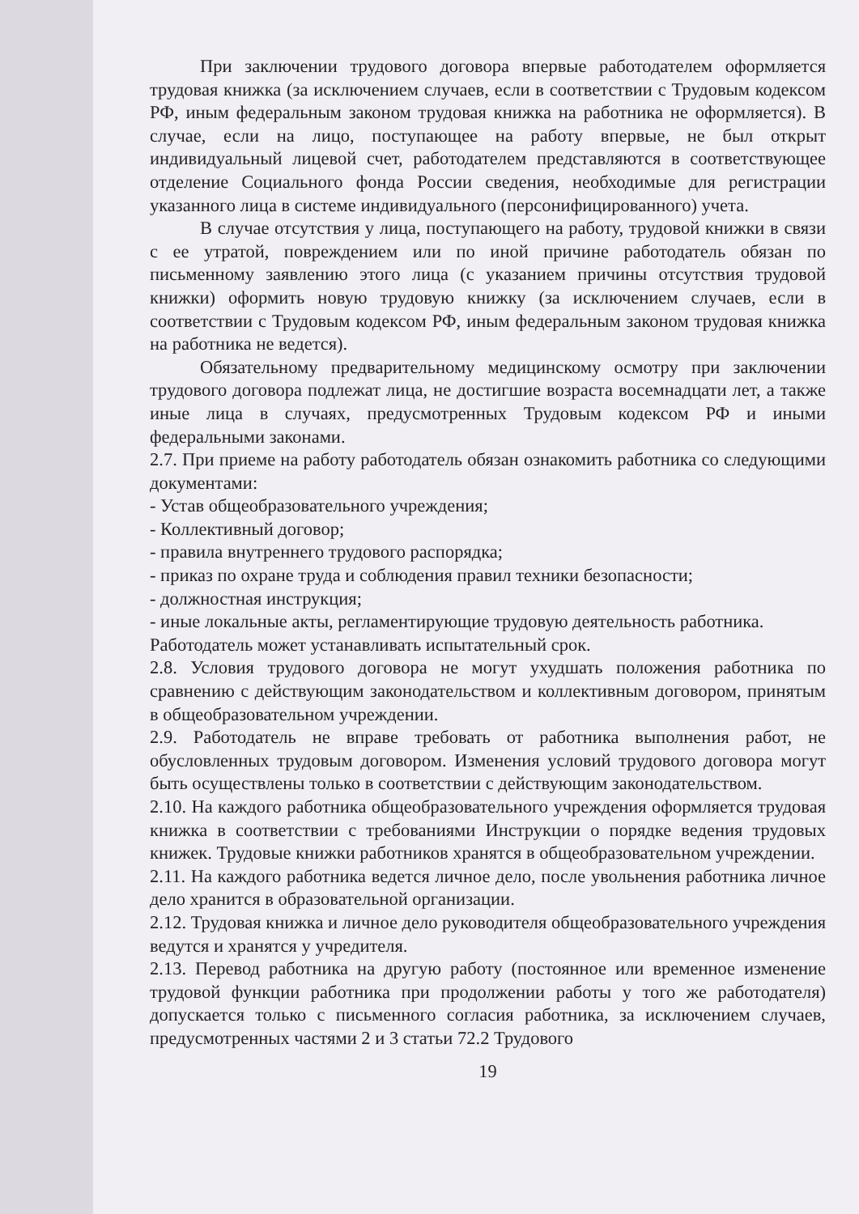При заключении трудового договора впервые работодателем оформляется трудовая книжка (за исключением случаев, если в соответствии с Трудовым кодексом РФ, иным федеральным законом трудовая книжка на работника не оформляется). В случае, если на лицо, поступающее на работу впервые, не был открыт индивидуальный лицевой счет, работодателем представляются в соответствующее отделение Социального фонда России сведения, необходимые для регистрации указанного лица в системе индивидуального (персонифицированного) учета.
В случае отсутствия у лица, поступающего на работу, трудовой книжки в связи с ее утратой, повреждением или по иной причине работодатель обязан по письменному заявлению этого лица (с указанием причины отсутствия трудовой книжки) оформить новую трудовую книжку (за исключением случаев, если в соответствии с Трудовым кодексом РФ, иным федеральным законом трудовая книжка на работника не ведется).
Обязательному предварительному медицинскому осмотру при заключении трудового договора подлежат лица, не достигшие возраста восемнадцати лет, а также иные лица в случаях, предусмотренных Трудовым кодексом РФ и иными федеральными законами.
2.7. При приеме на работу работодатель обязан ознакомить работника со следующими документами:
- Устав общеобразовательного учреждения;
- Коллективный договор;
- правила внутреннего трудового распорядка;
- приказ по охране труда и соблюдения правил техники безопасности;
- должностная инструкция;
- иные локальные акты, регламентирующие трудовую деятельность работника.
Работодатель может устанавливать испытательный срок.
2.8. Условия трудового договора не могут ухудшать положения работника по сравнению с действующим законодательством и коллективным договором, принятым в общеобразовательном учреждении.
2.9. Работодатель не вправе требовать от работника выполнения работ, не обусловленных трудовым договором. Изменения условий трудового договора могут быть осуществлены только в соответствии с действующим законодательством.
2.10. На каждого работника общеобразовательного учреждения оформляется трудовая книжка в соответствии с требованиями Инструкции о порядке ведения трудовых книжек. Трудовые книжки работников хранятся в общеобразовательном учреждении.
2.11. На каждого работника ведется личное дело, после увольнения работника личное дело хранится в образовательной организации.
2.12. Трудовая книжка и личное дело руководителя общеобразовательного учреждения ведутся и хранятся у учредителя.
2.13. Перевод работника на другую работу (постоянное или временное изменение трудовой функции работника при продолжении работы у того же работодателя) допускается только с письменного согласия работника, за исключением случаев, предусмотренных частями 2 и 3 статьи 72.2 Трудового
19